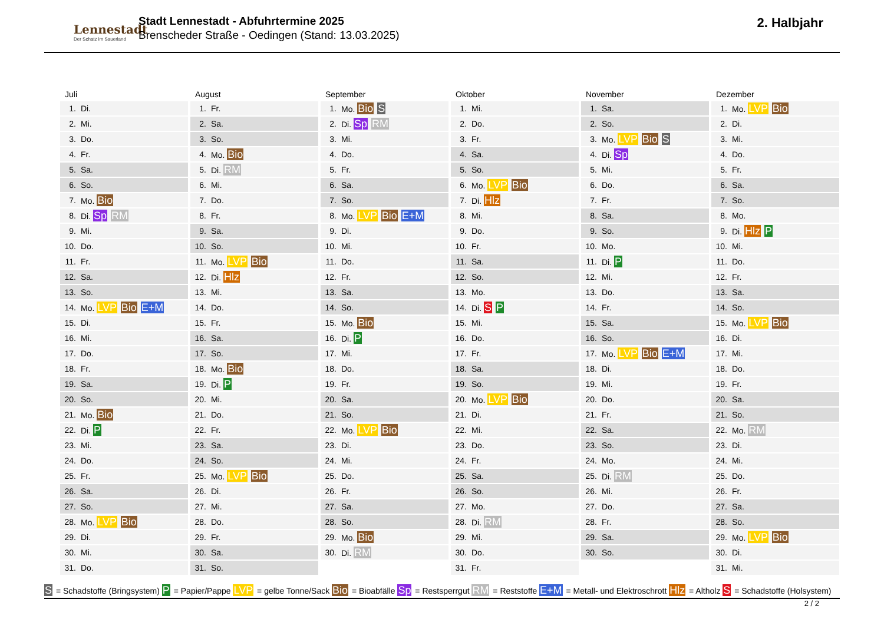Lennestadt
Der Schatz im Sauerland
Stadt Lennestadt - Abfuhrtermine 2025
Brenscheder Straße - Oedingen (Stand: 13.03.2025)
2. Halbjahr
Juli
| 1. | Di. |
| 2. | Mi. |
| 3. | Do. |
| 4. | Fr. |
| 5. | Sa. |
| 6. | So. |
| 7. | Mo. Bio |
| 8. | Di. Sp RM |
| 9. | Mi. |
| 10. | Do. |
| 11. | Fr. |
| 12. | Sa. |
| 13. | So. |
| 14. | Mo. LVP Bio E+M |
| 15. | Di. |
| 16. | Mi. |
| 17. | Do. |
| 18. | Fr. |
| 19. | Sa. |
| 20. | So. |
| 21. | Mo. Bio |
| 22. | Di. P |
| 23. | Mi. |
| 24. | Do. |
| 25. | Fr. |
| 26. | Sa. |
| 27. | So. |
| 28. | Mo. LVP Bio |
| 29. | Di. |
| 30. | Mi. |
| 31. | Do. |
August
| 1. | Fr. |
| 2. | Sa. |
| 3. | So. |
| 4. | Mo. Bio |
| 5. | Di. RM |
| 6. | Mi. |
| 7. | Do. |
| 8. | Fr. |
| 9. | Sa. |
| 10. | So. |
| 11. | Mo. LVP Bio |
| 12. | Di. Hlz |
| 13. | Mi. |
| 14. | Do. |
| 15. | Fr. |
| 16. | Sa. |
| 17. | So. |
| 18. | Mo. Bio |
| 19. | Di. P |
| 20. | Mi. |
| 21. | Do. |
| 22. | Fr. |
| 23. | Sa. |
| 24. | So. |
| 25. | Mo. LVP Bio |
| 26. | Di. |
| 27. | Mi. |
| 28. | Do. |
| 29. | Fr. |
| 30. | Sa. |
| 31. | So. |
September
| 1. | Mo. Bio S |
| 2. | Di. Sp RM |
| 3. | Mi. |
| 4. | Do. |
| 5. | Fr. |
| 6. | Sa. |
| 7. | So. |
| 8. | Mo. LVP Bio E+M |
| 9. | Di. |
| 10. | Mi. |
| 11. | Do. |
| 12. | Fr. |
| 13. | Sa. |
| 14. | So. |
| 15. | Mo. Bio |
| 16. | Di. P |
| 17. | Mi. |
| 18. | Do. |
| 19. | Fr. |
| 20. | Sa. |
| 21. | So. |
| 22. | Mo. LVP Bio |
| 23. | Di. |
| 24. | Mi. |
| 25. | Do. |
| 26. | Fr. |
| 27. | Sa. |
| 28. | So. |
| 29. | Mo. Bio |
| 30. | Di. RM |
Oktober
| 1. | Mi. |
| 2. | Do. |
| 3. | Fr. |
| 4. | Sa. |
| 5. | So. |
| 6. | Mo. LVP Bio |
| 7. | Di. Hlz |
| 8. | Mi. |
| 9. | Do. |
| 10. | Fr. |
| 11. | Sa. |
| 12. | So. |
| 13. | Mo. |
| 14. | Di. S P |
| 15. | Mi. |
| 16. | Do. |
| 17. | Fr. |
| 18. | Sa. |
| 19. | So. |
| 20. | Mo. LVP Bio |
| 21. | Di. |
| 22. | Mi. |
| 23. | Do. |
| 24. | Fr. |
| 25. | Sa. |
| 26. | So. |
| 27. | Mo. |
| 28. | Di. RM |
| 29. | Mi. |
| 30. | Do. |
| 31. | Fr. |
November
| 1. | Sa. |
| 2. | So. |
| 3. | Mo. LVP Bio S |
| 4. | Di. Sp |
| 5. | Mi. |
| 6. | Do. |
| 7. | Fr. |
| 8. | Sa. |
| 9. | So. |
| 10. | Mo. |
| 11. | Di. P |
| 12. | Mi. |
| 13. | Do. |
| 14. | Fr. |
| 15. | Sa. |
| 16. | So. |
| 17. | Mo. LVP Bio E+M |
| 18. | Di. |
| 19. | Mi. |
| 20. | Do. |
| 21. | Fr. |
| 22. | Sa. |
| 23. | So. |
| 24. | Mo. |
| 25. | Di. RM |
| 26. | Mi. |
| 27. | Do. |
| 28. | Fr. |
| 29. | Sa. |
| 30. | So. |
Dezember
| 1. | Mo. LVP Bio |
| 2. | Di. |
| 3. | Mi. |
| 4. | Do. |
| 5. | Fr. |
| 6. | Sa. |
| 7. | So. |
| 8. | Mo. |
| 9. | Di. Hlz P |
| 10. | Mi. |
| 11. | Do. |
| 12. | Fr. |
| 13. | Sa. |
| 14. | So. |
| 15. | Mo. LVP Bio |
| 16. | Di. |
| 17. | Mi. |
| 18. | Do. |
| 19. | Fr. |
| 20. | Sa. |
| 21. | So. |
| 22. | Mo. RM |
| 23. | Di. |
| 24. | Mi. |
| 25. | Do. |
| 26. | Fr. |
| 27. | Sa. |
| 28. | So. |
| 29. | Mo. LVP Bio |
| 30. | Di. |
| 31. | Mi. |
S = Schadstoffe (Bringsystem) P = Papier/Pappe LVP = gelbe Tonne/Sack Bio = Bioabfälle Sp = Restsperrgut RM = Reststoffe E+M = Metall- und Elektroschrott Hlz = Altholz S = Schadstoffe (Holsystem)
2 / 2